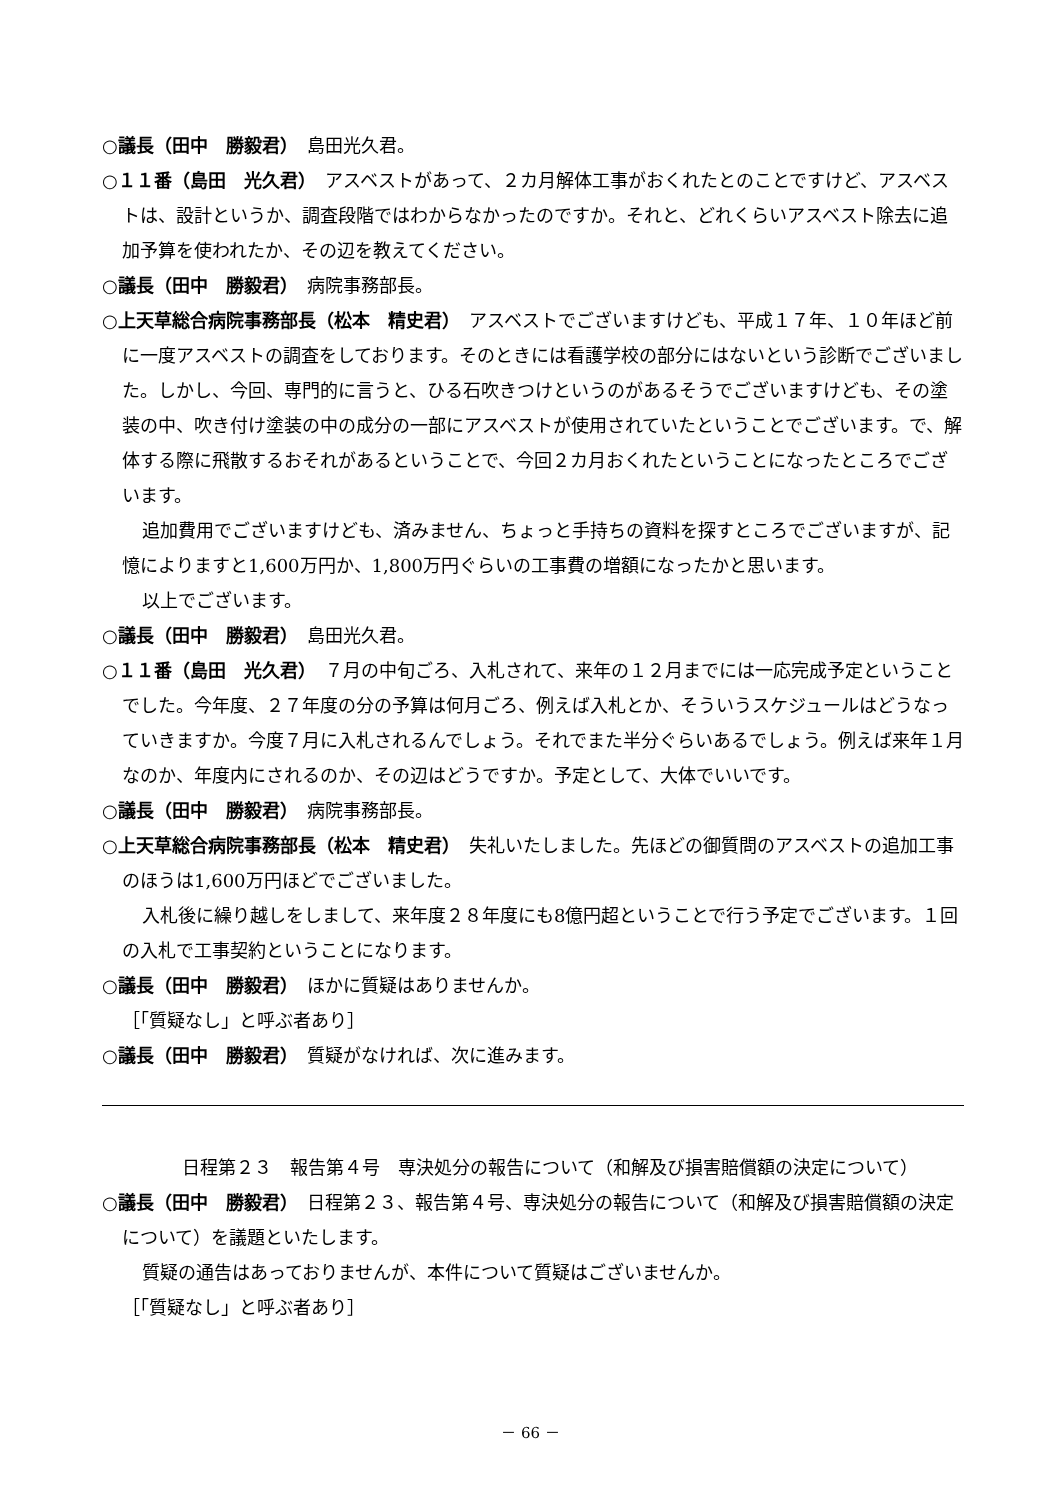○議長（田中　勝毅君）　島田光久君。
○１１番（島田　光久君）　アスベストがあって、２カ月解体工事がおくれたとのことですけど、アスベストは、設計というか、調査段階ではわからなかったのですか。それと、どれくらいアスベスト除去に追加予算を使われたか、その辺を教えてください。
○議長（田中　勝毅君）　病院事務部長。
○上天草総合病院事務部長（松本　精史君）　アスベストでございますけども、平成１７年、１０年ほど前に一度アスベストの調査をしております。そのときには看護学校の部分にはないという診断でございました。しかし、今回、専門的に言うと、ひる石吹きつけというのがあるそうでございますけども、その塗装の中、吹き付け塗装の中の成分の一部にアスベストが使用されていたということでございます。で、解体する際に飛散するおそれがあるということで、今回２カ月おくれたということになったところでございます。
追加費用でございますけども、済みません、ちょっと手持ちの資料を探すところでございますが、記憶によりますと1,600万円か、1,800万円ぐらいの工事費の増額になったかと思います。
以上でございます。
○議長（田中　勝毅君）　島田光久君。
○１１番（島田　光久君）　７月の中旬ごろ、入札されて、来年の１２月までには一応完成予定ということでした。今年度、２７年度の分の予算は何月ごろ、例えば入札とか、そういうスケジュールはどうなっていきますか。今度７月に入札されるんでしょう。それでまた半分ぐらいあるでしょう。例えば来年１月なのか、年度内にされるのか、その辺はどうですか。予定として、大体でいいです。
○議長（田中　勝毅君）　病院事務部長。
○上天草総合病院事務部長（松本　精史君）　失礼いたしました。先ほどの御質問のアスベストの追加工事のほうは1,600万円ほどでございました。
入札後に繰り越しをしまして、来年度２８年度にも8億円超ということで行う予定でございます。１回の入札で工事契約ということになります。
○議長（田中　勝毅君）　ほかに質疑はありませんか。
［「質疑なし」と呼ぶ者あり］
○議長（田中　勝毅君）　質疑がなければ、次に進みます。
日程第２３　報告第４号　専決処分の報告について（和解及び損害賠償額の決定について）
○議長（田中　勝毅君）　日程第２３、報告第４号、専決処分の報告について（和解及び損害賠償額の決定について）を議題といたします。
質疑の通告はあっておりませんが、本件について質疑はございませんか。
［「質疑なし」と呼ぶ者あり］
－ 66 －